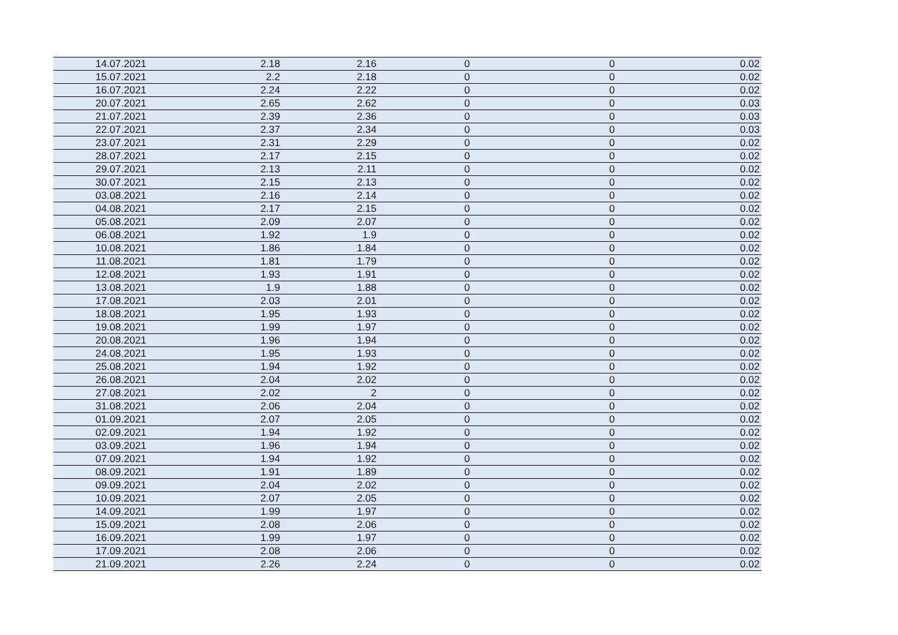| 14.07.2021 | 2.18 | 2.16 | 0 | 0 | 0.02 |
| 15.07.2021 | 2.2 | 2.18 | 0 | 0 | 0.02 |
| 16.07.2021 | 2.24 | 2.22 | 0 | 0 | 0.02 |
| 20.07.2021 | 2.65 | 2.62 | 0 | 0 | 0.03 |
| 21.07.2021 | 2.39 | 2.36 | 0 | 0 | 0.03 |
| 22.07.2021 | 2.37 | 2.34 | 0 | 0 | 0.03 |
| 23.07.2021 | 2.31 | 2.29 | 0 | 0 | 0.02 |
| 28.07.2021 | 2.17 | 2.15 | 0 | 0 | 0.02 |
| 29.07.2021 | 2.13 | 2.11 | 0 | 0 | 0.02 |
| 30.07.2021 | 2.15 | 2.13 | 0 | 0 | 0.02 |
| 03.08.2021 | 2.16 | 2.14 | 0 | 0 | 0.02 |
| 04.08.2021 | 2.17 | 2.15 | 0 | 0 | 0.02 |
| 05.08.2021 | 2.09 | 2.07 | 0 | 0 | 0.02 |
| 06.08.2021 | 1.92 | 1.9 | 0 | 0 | 0.02 |
| 10.08.2021 | 1.86 | 1.84 | 0 | 0 | 0.02 |
| 11.08.2021 | 1.81 | 1.79 | 0 | 0 | 0.02 |
| 12.08.2021 | 1.93 | 1.91 | 0 | 0 | 0.02 |
| 13.08.2021 | 1.9 | 1.88 | 0 | 0 | 0.02 |
| 17.08.2021 | 2.03 | 2.01 | 0 | 0 | 0.02 |
| 18.08.2021 | 1.95 | 1.93 | 0 | 0 | 0.02 |
| 19.08.2021 | 1.99 | 1.97 | 0 | 0 | 0.02 |
| 20.08.2021 | 1.96 | 1.94 | 0 | 0 | 0.02 |
| 24.08.2021 | 1.95 | 1.93 | 0 | 0 | 0.02 |
| 25.08.2021 | 1.94 | 1.92 | 0 | 0 | 0.02 |
| 26.08.2021 | 2.04 | 2.02 | 0 | 0 | 0.02 |
| 27.08.2021 | 2.02 | 2 | 0 | 0 | 0.02 |
| 31.08.2021 | 2.06 | 2.04 | 0 | 0 | 0.02 |
| 01.09.2021 | 2.07 | 2.05 | 0 | 0 | 0.02 |
| 02.09.2021 | 1.94 | 1.92 | 0 | 0 | 0.02 |
| 03.09.2021 | 1.96 | 1.94 | 0 | 0 | 0.02 |
| 07.09.2021 | 1.94 | 1.92 | 0 | 0 | 0.02 |
| 08.09.2021 | 1.91 | 1.89 | 0 | 0 | 0.02 |
| 09.09.2021 | 2.04 | 2.02 | 0 | 0 | 0.02 |
| 10.09.2021 | 2.07 | 2.05 | 0 | 0 | 0.02 |
| 14.09.2021 | 1.99 | 1.97 | 0 | 0 | 0.02 |
| 15.09.2021 | 2.08 | 2.06 | 0 | 0 | 0.02 |
| 16.09.2021 | 1.99 | 1.97 | 0 | 0 | 0.02 |
| 17.09.2021 | 2.08 | 2.06 | 0 | 0 | 0.02 |
| 21.09.2021 | 2.26 | 2.24 | 0 | 0 | 0.02 |